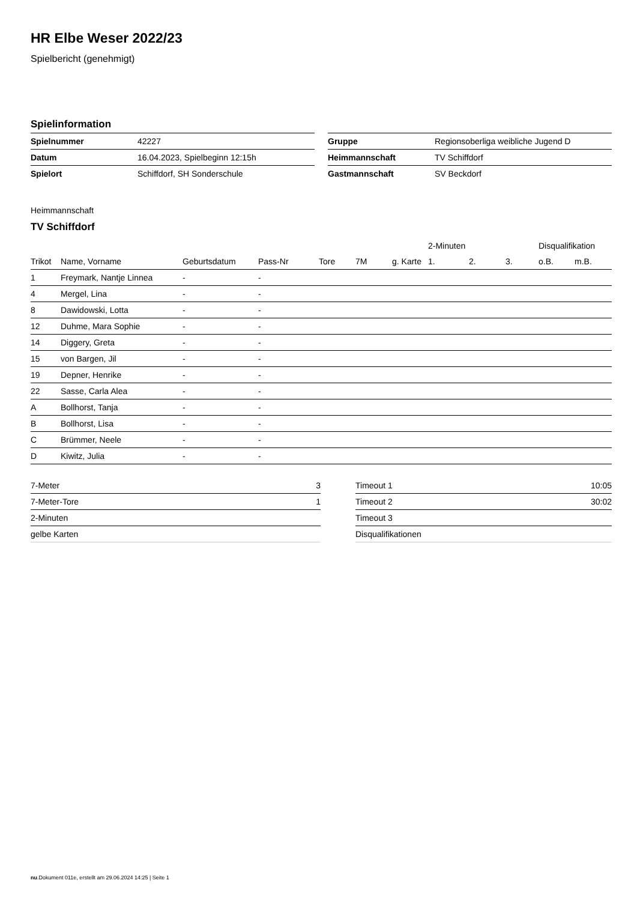HR Elbe Weser 2022/23
Spielbericht (genehmigt)
Spielinformation
| Spielnummer | 42227 |
| Datum | 16.04.2023, Spielbeginn 12:15h |
| Spielort | Schiffdorf, SH Sonderschule |
| Gruppe | Regionsoberliga weibliche Jugend D |
| Heimmannschaft | TV Schiffdorf |
| Gastmannschaft | SV Beckdorf |
Heimmannschaft
TV Schiffdorf
| | | | | | | | 2-Minuten | | | Disqualifikation | |
| --- | --- | --- | --- | --- | --- | --- | --- | --- | --- | --- | --- |
| Trikot | Name, Vorname | Geburtsdatum | Pass-Nr | Tore | 7M | g. Karte | 1. | 2. | 3. | o.B. | m.B. |
| 1 | Freymark, Nantje Linnea | - | - | | | | | | | | |
| 4 | Mergel, Lina | - | - | | | | | | | | |
| 8 | Dawidowski, Lotta | - | - | | | | | | | | |
| 12 | Duhme, Mara Sophie | - | - | | | | | | | | |
| 14 | Diggery, Greta | - | - | | | | | | | | |
| 15 | von Bargen, Jil | - | - | | | | | | | | |
| 19 | Depner, Henrike | - | - | | | | | | | | |
| 22 | Sasse, Carla Alea | - | - | | | | | | | | |
| A | Bollhorst, Tanja | - | - | | | | | | | | |
| B | Bollhorst, Lisa | - | - | | | | | | | | |
| C | Brümmer, Neele | - | - | | | | | | | | |
| D | Kiwitz, Julia | - | - | | | | | | | | |
| 7-Meter | 3 |
| 7-Meter-Tore | 1 |
| 2-Minuten | |
| gelbe Karten | |
| Timeout 1 | 10:05 |
| Timeout 2 | 30:02 |
| Timeout 3 | |
| Disqualifikationen | |
nu.Dokument 011e, erstellt am 29.06.2024 14:25 | Seite 1